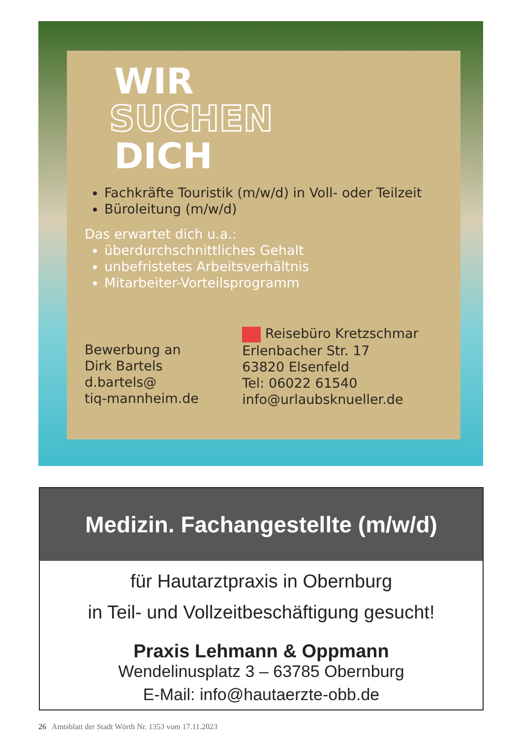WIR
SUCHEN
DICH
Fachkräfte Touristik (m/w/d) in Voll- oder Teilzeit
Büroleitung (m/w/d)
Das erwartet dich u.a.:
überdurchschnittliches Gehalt
unbefristetes Arbeitsverhältnis
Mitarbeiter-Vorteilsprogramm
Bewerbung an
Dirk Bartels
d.bartels@
tiq-mannheim.de
Reisebüro Kretzschmar
Erlenbacher Str. 17
63820 Elsenfeld
Tel: 06022 61540
info@urlaubsknueller.de
Medizin. Fachangestellte (m/w/d)
für Hautarztpraxis in Obernburg
in Teil- und Vollzeitbeschäftigung gesucht!
Praxis Lehmann & Oppmann
Wendelinusplatz 3 – 63785 Obernburg
E-Mail: info@hautaerzte-obb.de
26 Amtsblatt der Stadt Wörth Nr. 1353 vom 17.11.2023